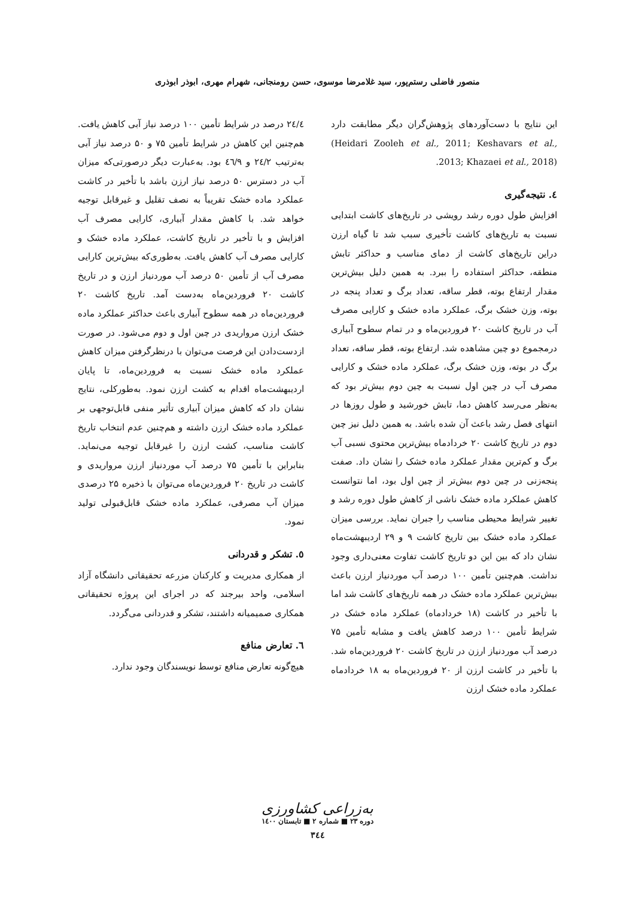منصور فاضلی رستم‌پور، سید غلامرضا موسوی، حسن رومنجانی، شهرام مهری، ابوذر ابوذری
این نتایج با دست‌آوردهای پژوهش‌گران دیگر مطابقت دارد (Heidari Zooleh et al., 2011; Keshavars et al., 2013; Khazaei et al., 2018).
٤. نتیجه‌گیری
افزایش طول دوره رشد رویشی در تاریخ‌های کاشت ابتدایی نسبت به تاریخ‌های کاشت تأخیری سبب شد تا گیاه ارزن دراین تاریخ‌های کاشت از دمای مناسب و حداکثر تابش منطقه، حداکثر استفاده را ببرد. به همین دلیل بیش‌ترین مقدار ارتفاع بوته، قطر ساقه، تعداد برگ و تعداد پنجه در بوته، وزن خشک برگ، عملکرد ماده خشک و کارایی مصرف آب در تاریخ کاشت ۲۰ فروردین‌ماه و در تمام سطوح آبیاری درمجموع دو چین مشاهده شد. ارتفاع بوته، قطر ساقه، تعداد برگ در بوته، وزن خشک برگ، عملکرد ماده خشک و کارایی مصرف آب در چین اول نسبت به چین دوم بیش‌تر بود که به‌نظر می‌رسد کاهش دما، تابش خورشید و طول روزها در انتهای فصل رشد باعث آن شده باشد. به همین دلیل نیز چین دوم در تاریخ کاشت ۲۰ خردادماه بیش‌ترین محتوی نسبی آب برگ و کم‌ترین مقدار عملکرد ماده خشک را نشان داد. صفت پنجه‌زنی در چین دوم بیش‌تر از چین اول بود، اما نتوانست کاهش عملکرد ماده خشک ناشی از کاهش طول دوره رشد و تغییر شرایط محیطی مناسب را جبران نماید. بررسی میزان عملکرد ماده خشک بین تاریخ کاشت ۹ و ۲۹ اردیبهشت‌ماه نشان داد که بین این دو تاریخ کاشت تفاوت معنی‌داری وجود نداشت. هم‌چنین تأمین ۱۰۰ درصد آب موردنیاز ارزن باعث بیش‌ترین عملکرد ماده خشک در همه تاریخ‌های کاشت شد اما با تأخیر در کاشت (۱۸ خردادماه) عملکرد ماده خشک در شرایط تأمین ۱۰۰ درصد کاهش یافت و مشابه تأمین ۷۵ درصد آب موردنیاز ارزن در تاریخ کاشت ۲۰ فروردین‌ماه شد. با تأخیر در کاشت ارزن از ۲۰ فروردین‌ماه به ۱۸ خردادماه عملکرد ماده خشک ارزن
۲٤/٤ درصد در شرایط تأمین ۱۰۰ درصد نیاز آبی کاهش یافت. هم‌چنین این کاهش در شرایط تأمین ۷۵ و ۵۰ درصد نیاز آبی به‌ترتیب ۲٤/۲ و ٤٦/۹ بود. به‌عبارت دیگر درصورتی‌که میزان آب در دسترس ۵۰ درصد نیاز ارزن باشد با تأخیر در کاشت عملکرد ماده خشک تقریباً به نصف تقلیل و غیرقابل توجیه خواهد شد. با کاهش مقدار آبیاری، کارایی مصرف آب افزایش و با تأخیر در تاریخ کاشت، عملکرد ماده خشک و کارایی مصرف آب کاهش یافت. به‌طوری‌که بیش‌ترین کارایی مصرف آب از تأمین ۵۰ درصد آب موردنیاز ارزن و در تاریخ کاشت ۲۰ فروردین‌ماه به‌دست آمد. تاریخ کاشت ۲۰ فروردین‌ماه در همه سطوح آبیاری باعث حداکثر عملکرد ماده خشک ارزن مرواریدی در چین اول و دوم می‌شود. در صورت ازدست‌دادن این فرصت می‌توان با درنظرگرفتن میزان کاهش عملکرد ماده خشک نسبت به فروردین‌ماه، تا پایان اردیبهشت‌ماه اقدام به کشت ارزن نمود. به‌طورکلی، نتایج نشان داد که کاهش میزان آبیاری تأثیر منفی قابل‌توجهی بر عملکرد ماده خشک ارزن داشته و هم‌چنین عدم انتخاب تاریخ کاشت مناسب، کشت ارزن را غیرقابل توجیه می‌نماید. بنابراین با تأمین ۷۵ درصد آب موردنیاز ارزن مرواریدی و کاشت در تاریخ ۲۰ فروردین‌ماه می‌توان با ذخیره ۲۵ درصدی میزان آب مصرفی، عملکرد ماده خشک قابل‌قبولی تولید نمود.
٥. تشکر و قدردانی
از همکاری مدیریت و کارکنان مزرعه تحقیقاتی دانشگاه آزاد اسلامی، واحد بیرجند که در اجرای این پروژه تحقیقاتی همکاری صمیمیانه داشتند، تشکر و قدردانی می‌گردد.
٦. تعارض منافع
هیچ‌گونه تعارض منافع توسط نویسندگان وجود ندارد.
به‌زراعی کشاورزی
دوره ۲۳ ■ شماره ۲ ■ تابستان ۱٤۰۰
۳٤٤